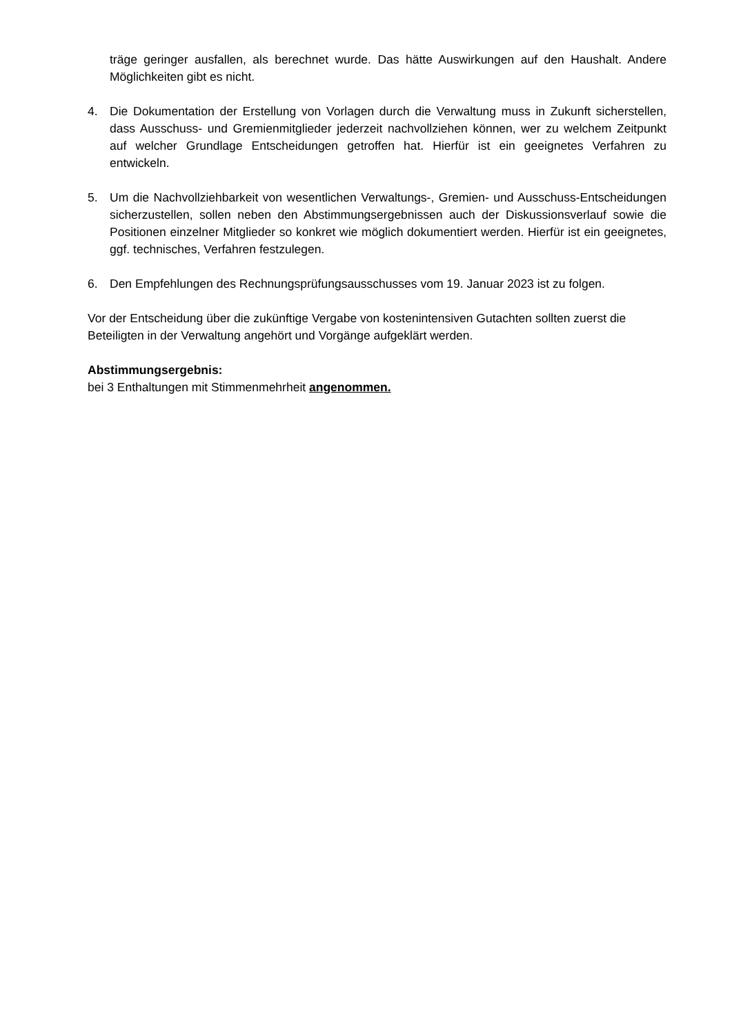träge geringer ausfallen, als berechnet wurde. Das hätte Auswirkungen auf den Haushalt. Andere Möglichkeiten gibt es nicht.
4. Die Dokumentation der Erstellung von Vorlagen durch die Verwaltung muss in Zukunft sicherstellen, dass Ausschuss- und Gremienmitglieder jederzeit nachvollziehen können, wer zu welchem Zeitpunkt auf welcher Grundlage Entscheidungen getroffen hat. Hierfür ist ein geeignetes Verfahren zu entwickeln.
5. Um die Nachvollziehbarkeit von wesentlichen Verwaltungs-, Gremien- und Ausschuss-Entscheidungen sicherzustellen, sollen neben den Abstimmungsergebnissen auch der Diskussionsverlauf sowie die Positionen einzelner Mitglieder so konkret wie möglich dokumentiert werden. Hierfür ist ein geeignetes, ggf. technisches, Verfahren festzulegen.
6. Den Empfehlungen des Rechnungsprüfungsausschusses vom 19. Januar 2023 ist zu folgen.
Vor der Entscheidung über die zukünftige Vergabe von kostenintensiven Gutachten sollten zuerst die Beteiligten in der Verwaltung angehört und Vorgänge aufgeklärt werden.
Abstimmungsergebnis:
bei 3 Enthaltungen mit Stimmenmehrheit angenommen.